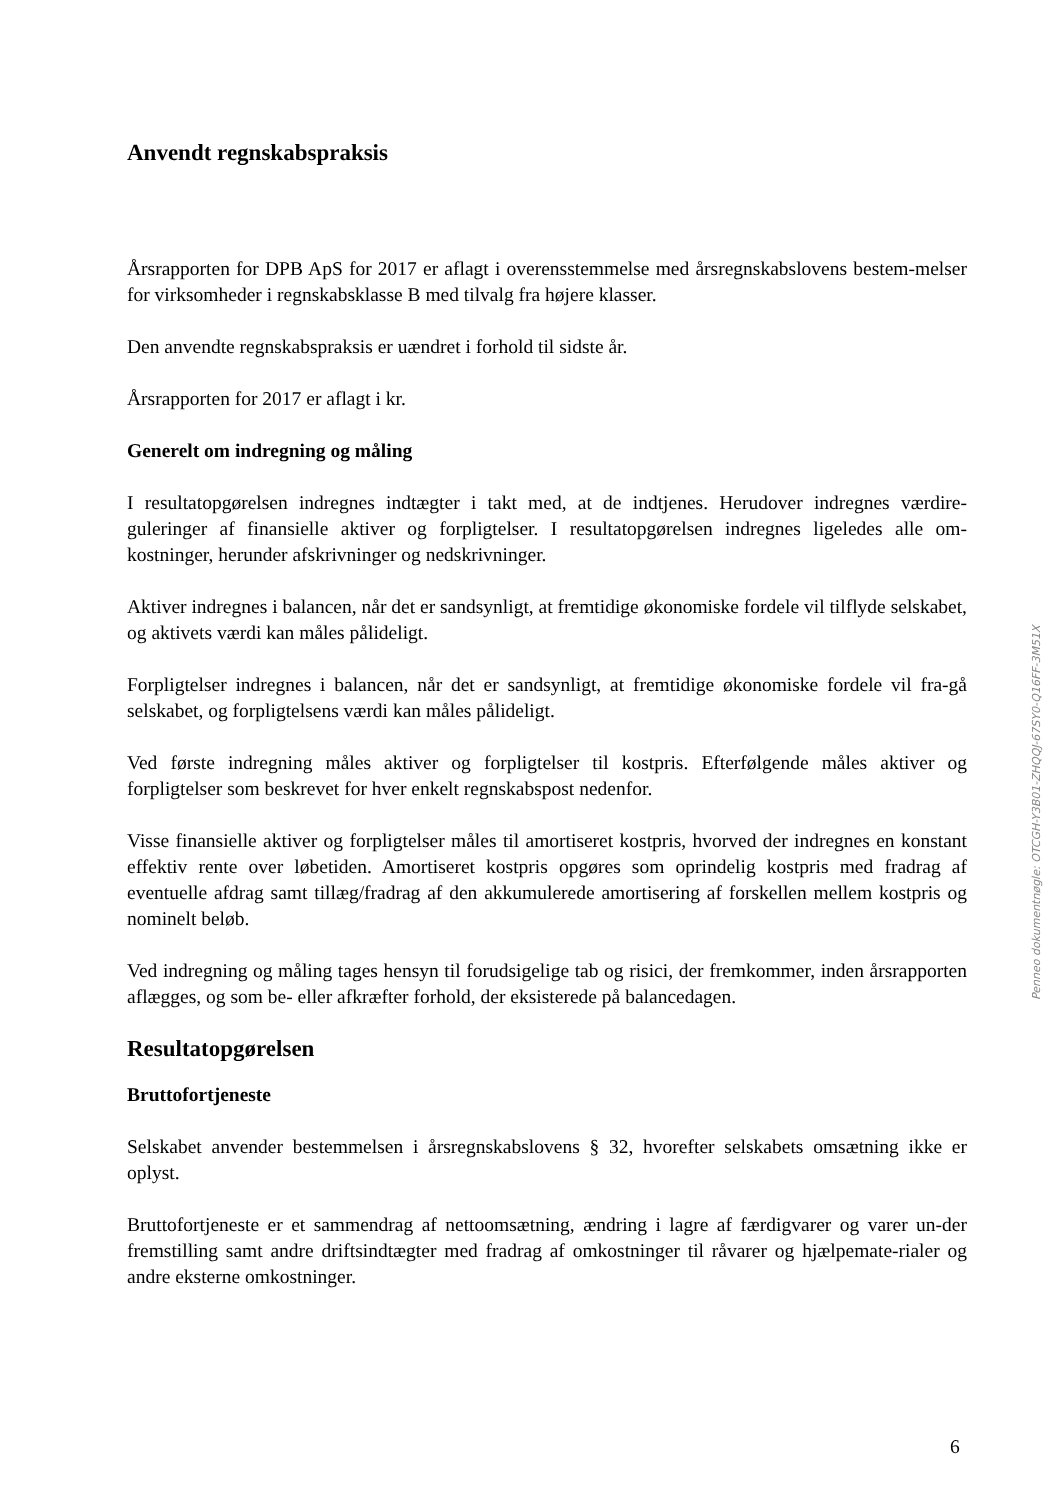Anvendt regnskabspraksis
Årsrapporten for DPB ApS for 2017 er aflagt i overensstemmelse med årsregnskabslovens bestem-melser for virksomheder i regnskabsklasse B med tilvalg fra højere klasser.
Den anvendte regnskabspraksis er uændret i forhold til sidste år.
Årsrapporten for 2017 er aflagt i kr.
Generelt om indregning og måling
I resultatopgørelsen indregnes indtægter i takt med, at de indtjenes. Herudover indregnes værdire-guleringer af finansielle aktiver og forpligtelser. I resultatopgørelsen indregnes ligeledes alle om-kostninger, herunder afskrivninger og nedskrivninger.
Aktiver indregnes i balancen, når det er sandsynligt, at fremtidige økonomiske fordele vil tilflyde selskabet, og aktivets værdi kan måles pålideligt.
Forpligtelser indregnes i balancen, når det er sandsynligt, at fremtidige økonomiske fordele vil fra-gå selskabet, og forpligtelsens værdi kan måles pålideligt.
Ved første indregning måles aktiver og forpligtelser til kostpris. Efterfølgende måles aktiver og forpligtelser som beskrevet for hver enkelt regnskabspost nedenfor.
Visse finansielle aktiver og forpligtelser måles til amortiseret kostpris, hvorved der indregnes en konstant effektiv rente over løbetiden. Amortiseret kostpris opgøres som oprindelig kostpris med fradrag af eventuelle afdrag samt tillæg/fradrag af den akkumulerede amortisering af forskellen mellem kostpris og nominelt beløb.
Ved indregning og måling tages hensyn til forudsigelige tab og risici, der fremkommer, inden årsrapporten aflægges, og som be- eller afkræfter forhold, der eksisterede på balancedagen.
Resultatopgørelsen
Bruttofortjeneste
Selskabet anvender bestemmelsen i årsregnskabslovens § 32, hvorefter selskabets omsætning ikke er oplyst.
Bruttofortjeneste er et sammendrag af nettoomsætning, ændring i lagre af færdigvarer og varer un-der fremstilling samt andre driftsindtægter med fradrag af omkostninger til råvarer og hjælpemate-rialer og andre eksterne omkostninger.
Penneo dokumentnøgle: OTCGH-Y3B01-ZHQQJ-67SY0-Q16FF-3M51X
6